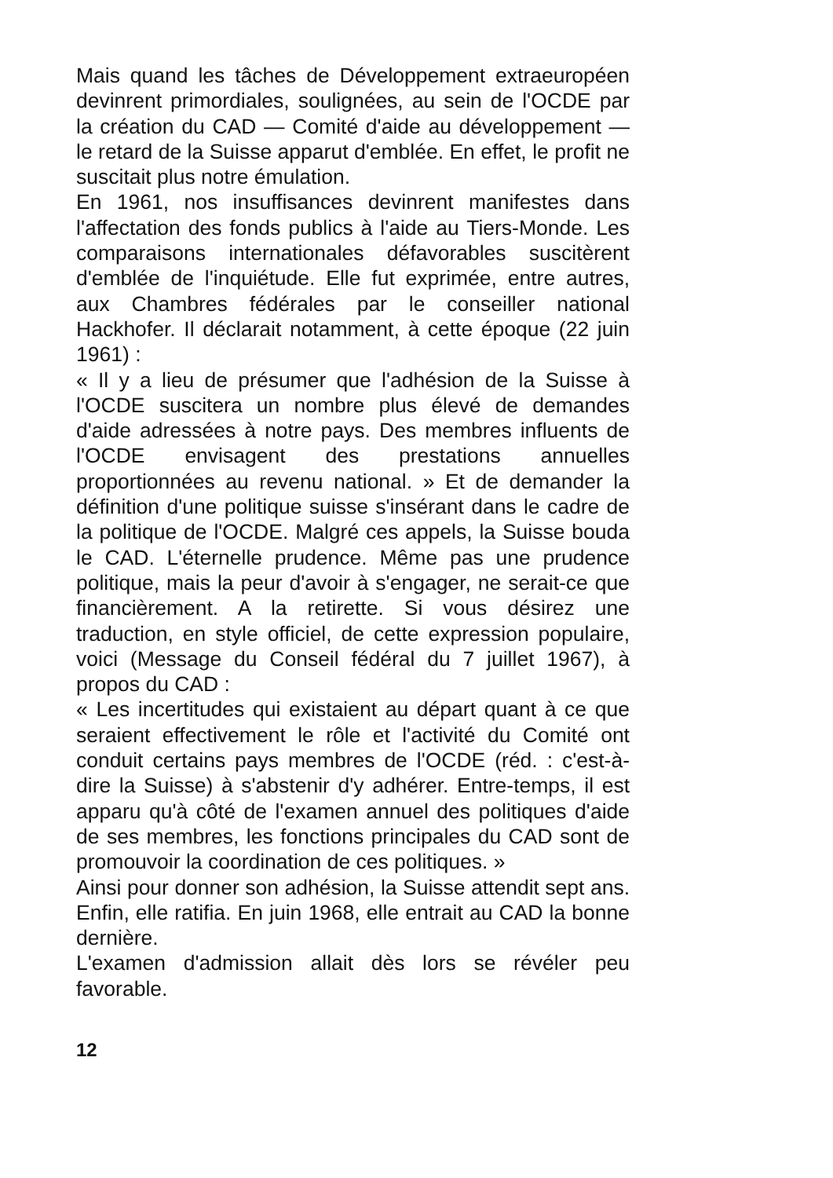Mais quand les tâches de Développement extraeuropéen devinrent primordiales, soulignées, au sein de l'OCDE par la création du CAD — Comité d'aide au développement — le retard de la Suisse apparut d'emblée. En effet, le profit ne suscitait plus notre émulation.
En 1961, nos insuffisances devinrent manifestes dans l'affectation des fonds publics à l'aide au Tiers-Monde. Les comparaisons internationales défavorables suscitèrent d'emblée de l'inquiétude. Elle fut exprimée, entre autres, aux Chambres fédérales par le conseiller national Hackhofer. Il déclarait notamment, à cette époque (22 juin 1961) :
« Il y a lieu de présumer que l'adhésion de la Suisse à l'OCDE suscitera un nombre plus élevé de demandes d'aide adressées à notre pays. Des membres influents de l'OCDE envisagent des prestations annuelles proportionnées au revenu national. » Et de demander la définition d'une politique suisse s'insérant dans le cadre de la politique de l'OCDE. Malgré ces appels, la Suisse bouda le CAD. L'éternelle prudence. Même pas une prudence politique, mais la peur d'avoir à s'engager, ne serait-ce que financièrement. A la retirette. Si vous désirez une traduction, en style officiel, de cette expression populaire, voici (Message du Conseil fédéral du 7 juillet 1967), à propos du CAD :
« Les incertitudes qui existaient au départ quant à ce que seraient effectivement le rôle et l'activité du Comité ont conduit certains pays membres de l'OCDE (réd. : c'est-à-dire la Suisse) à s'abstenir d'y adhérer. Entre-temps, il est apparu qu'à côté de l'examen annuel des politiques d'aide de ses membres, les fonctions principales du CAD sont de promouvoir la coordination de ces politiques. »
Ainsi pour donner son adhésion, la Suisse attendit sept ans. Enfin, elle ratifia. En juin 1968, elle entrait au CAD la bonne dernière.
L'examen d'admission allait dès lors se révéler peu favorable.
12